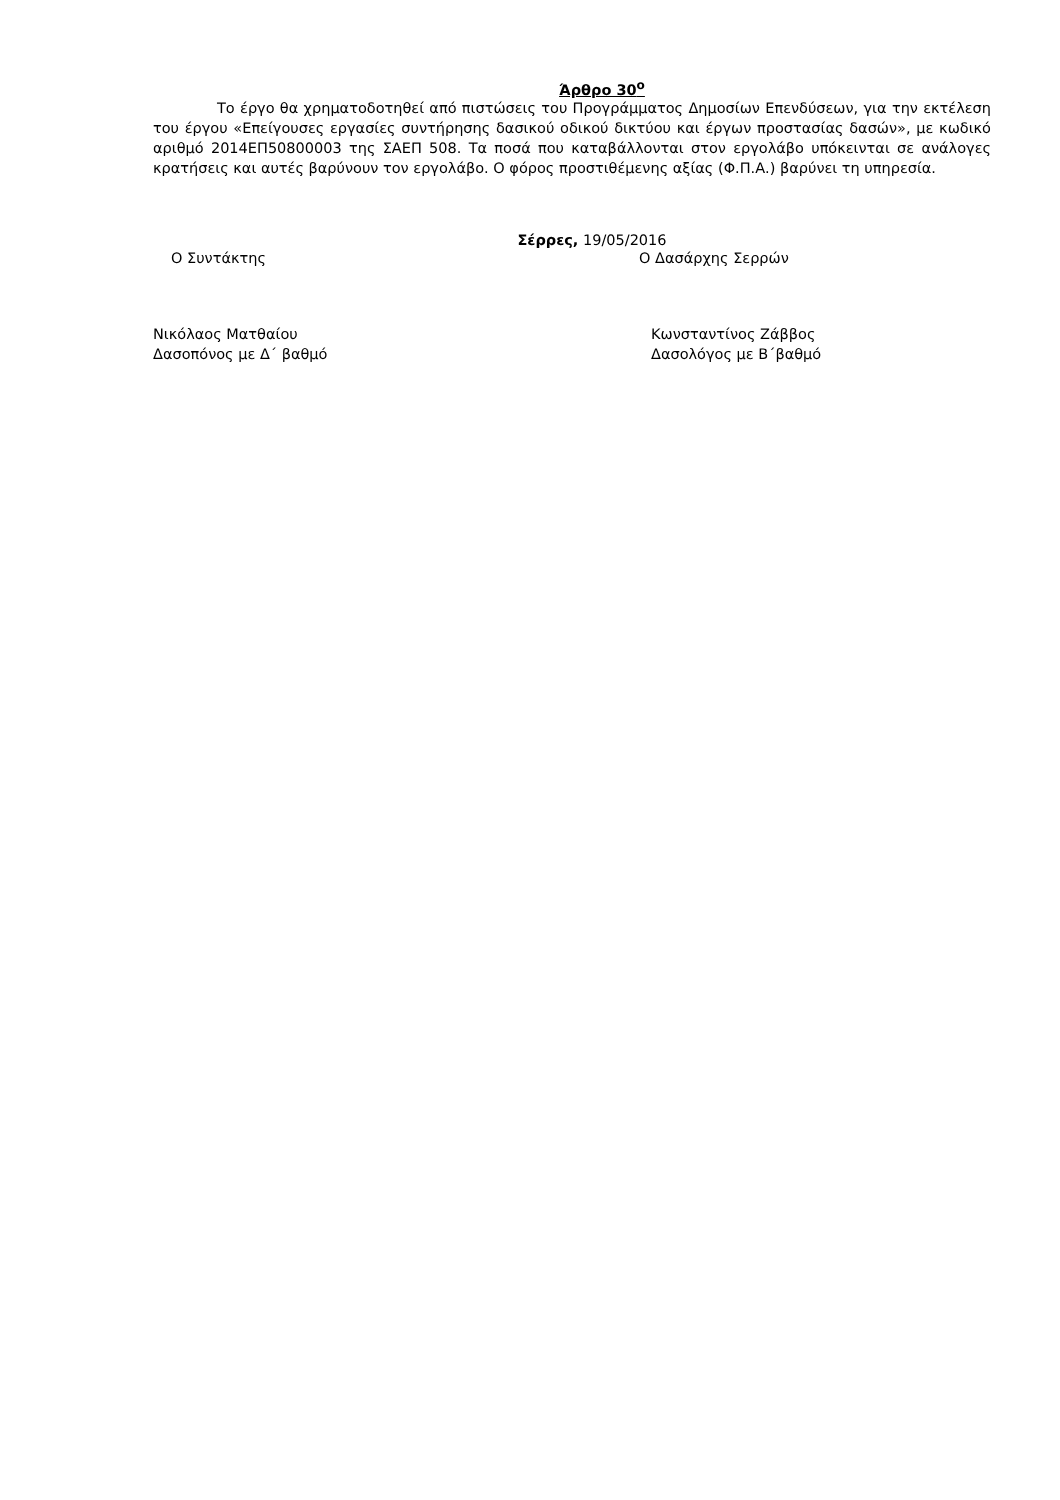Άρθρο 30<sup>ο</sup>
Το έργο θα χρηματοδοτηθεί από πιστώσεις του Προγράμματος Δημοσίων Επενδύσεων, για την εκτέλεση του έργου «Επείγουσες εργασίες συντήρησης δασικού οδικού δικτύου και έργων προστασίας δασών», με κωδικό αριθμό 2014ΕΠ50800003 της ΣΑΕΠ 508. Τα ποσά που καταβάλλονται στον εργολάβο υπόκεινται σε ανάλογες κρατήσεις και αυτές βαρύνουν τον εργολάβο. Ο φόρος προστιθέμενης αξίας (Φ.Π.Α.) βαρύνει τη υπηρεσία.
Σέρρες, 19/05/2016
Ο Συντάκτης Ο Δασάρχης Σερρών
Νικόλαος Ματθαίου
Δασοπόνος με Δ΄ βαθμό
Κωνσταντίνος Ζάββος
Δασολόγος με Β΄βαθμό